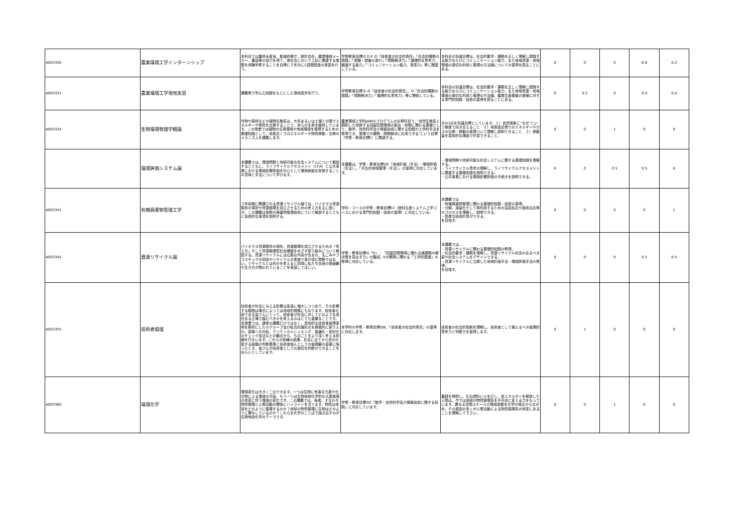| A003330 | 農業環境工学インターンシップ | 本科目では農林水産省、都道府県庁、設計会社、農業機械メーカー、農協等の協力を得て、実社会において上記に関連する業務を体験学修することを目標に３年次に2週間程度の実習を行う。 | 学修教育目標の D,E の「技術者の社会的責任」「社会的課題の認識」「実験・調査の遂行」「問題解決力」「論理的な思考力、議論する能力」「コミュニケーション能力、発表力」等に関連している。 | 本科目の到達目標は，社会的要求・課題を正しく理解し認識する能力ならびにコミュニケーション能力，また地域資源・地域環境の適切な利用と管理の方法論についての習得を図ることにある。 | 0 | 0 | 0 | 0.8 | 0.2 |
| A003331 | 農業環境工学現地実習 | 講義等で学んだ知識をもとにした現地見学を行う。 | 学修教育目標 B の「技術者の社会的責任」，D「社会的課題の認識」「問題解決力」「論理的な思考力」等に関係している。 | 本科目の到達目標は，社会的要求・課題を正しく理解し認識する能力ならびにコミュニケーション能力，また地域資源・地域環境の適切な利用と管理の方法論，農業生産基盤の整備に対する専門的知識・技術の習得を図ることにある。 | 0 | 0.2 | 0 | 0.4 | 0.4 |
| A003334 | 生物環境物理学概論 | 作物や森林などの植物生態系は、大気あるいは土壌との間でエネルギーや物質を交換することで、自らの生命を維持しています。この授業では植物の生育環境や地域環境を管理するための基礎知識として、地表近くでのエネルギーや物質移動・交換のメカニズムを講義します。 | 農業環境工学科JABEEプログラムの必修科目で、”自然生態系と調和した持続する田園空間環境の創出・制御に関わる基礎として、数学、自然科学及び情報技術に関する知識や工学的手法を修得でき、現場での課題・問題解決に応用できる”という目標（学修・教育目標E）に関連する。 | 次の3点を到達目標としています。１）自然現象に“なぜ”という態度で向き合えること ２）地表面近傍でのエネルギーやガスの交換・移動の原理ついて理解し説明できること ２）移動量を具体的な場面で計算できること。 | 0 | 0 | 1 | 0 | 0 |
| | 環境評価システム論 | 本講義では、環境問題と持続可能な社会システムについて概説するとともに、ライフサイクルアセスメント（LCA）と公共事業における環境影響評価を中心として環境側面を評価することの意味と手法について学びます。 | 本講義は、学修・教育目標のE「地域計画（手法）・環境評価（手法）」，「共生的地域管理（手法）」の習得に対応しています。 | ・環境問題や持続可能な社会システムに関する基礎知識を理解する。 ・ライフサイクル思考の理解し、ライフサイクルアセスメントに関連する基礎用語を説明できる。 ・公共事業における環境影響評価の手続きを説明できる。 | 0 | 0 | 0.5 | 0.5 | 0 |
| A003341 | 有機廃棄物管理工学 | ３年前期に開講される資源リサイクル論では、バイオマス資源賦存の現状や資源循環を成立させるための考え方を主に説くが、この講義は実際の廃棄物管理技術について解説するとともに技術的な事項を説明する。 | 学科・コースの学修・教育目標E2（食料生産システム工学コースにおける専門的知識・技術の習得）に対応している。 | 本講義では ・有機廃棄物管理に関わる基礎的知識・技術の習得。 ・分解、減量化そして再利用するための溶液反応や固体反応等のプロセスを理解し，説明できる。 ・簡単な技術計算ができる。 を目指す。 | 0 | 0 | 0 | 0 | 1 |
| A003345 | 資源リサイクル論 | バイオマス資源賦存の現状、資源循環を成立させるための「考え方」そして資源循環型社会構築をめざす取り組みについて概説する。資源リサイクルには広範な内容が含まれ、生ごみやプラスチックの回収やリサイクルの実施で事が済む問題ではない。リサイクルとは何かを考えると同時に私たち自身の価値観や生き方が問われていることを実感してほしい。 | 学修・教育目標の「D」：「田園空間環境に関わる諸課題の解決策を見出す力」の醸成、Eの開発に関わる「工学的基礎」の修得に対応している。 | 本講義では、 ・資源リサイクルに関わる基礎的知識の修得。 ・社会的要求・課題を理解し，資源リサイクル社会のあるべき姿や社会システムをデザインできる。 ・資源リサイクルに立脚した地域計画手法・環境評価手法の修得。 を目指す。 | 0 | 0 | 0 | 0.5 | 0.5 |
| A003355 | 技術者倫理 | 技術者が社会に与える影響は急速に増大しつつあり、その影響する範囲は場合によっては地球的規模にもなります。技術者の卵である皆さんにとって、技術者が社会に対してどのような責任ある立場で臨むべきかを考えるのはとても重要なことです。本授業では、通常の講義だけではなく、具体的な技術者倫理事例を題材にした小グループ及び総合討論形式を積極的に取り入れ、葛藤への対処、クリティカルシンキング、普遍化・相対化のチェック技法などの観点から、ものごとをより深く考える訓練を行ないます。これらの訓練の結果、社会に出てから自分の属する組織の判断基準と技術者個人としての倫理観の葛藤に陥ったとき、皆さんが技術者としての適切な判断ができることをねらいとしています。 | 本学科の学修・教育目標のB、「技術者の社会的責任」の習得に対応します。 | 技術者の社会的役割を理解し、技術者として備えるべき倫理的思考力と判断力を習得します。 | 0 | 1 | 0 | 0 | 0 |
| A003360 | 環境化学 | 環境変化は大きく二分できます。一つは生物に有害な元素や化合物による環境の汚染、もう一つは生物地球化学的な元素循環の改変に伴う環境の変化です。この講義では、後者、すなわち物質循環と人間活動の関係にハイライトを当てます。物質は地球をどのように循環するのか？地球の物質循環に生物はどのように関与しているのか？これらを化学のことばで描き出すのが生物地球化学のテーマです。 | 学修・教育目標のC「数学・自然科学及び情報技術に関する知識」に対応しています。 | 農耕を発明し、化石燃料に火を灯し、核エネルギーを解放した人間は、今では地球の物質循環系を不可逆に変える力をもっています。異なる空間スケールの環境変動を化学の視点からながめ、その原因の多くが人間活動による物質循環系の改変にあることを理解して下さい。 | 0 | 0 | 1 | 0 | 0 |